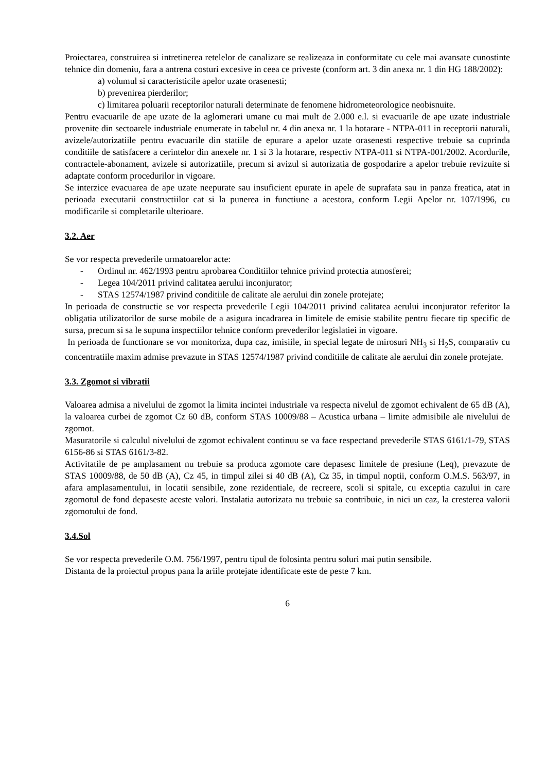Proiectarea, construirea si intretinerea retelelor de canalizare se realizeaza in conformitate cu cele mai avansate cunostinte tehnice din domeniu, fara a antrena costuri excesive in ceea ce priveste (conform art. 3 din anexa nr. 1 din HG 188/2002):
a) volumul si caracteristicile apelor uzate orasenesti;
b) prevenirea pierderilor;
c) limitarea poluarii receptorilor naturali determinate de fenomene hidrometeorologice neobisnuite.
Pentru evacuarile de ape uzate de la aglomerari umane cu mai mult de 2.000 e.l. si evacuarile de ape uzate industriale provenite din sectoarele industriale enumerate in tabelul nr. 4 din anexa nr. 1 la hotarare - NTPA-011 in receptorii naturali, avizele/autorizatiile pentru evacuarile din statiile de epurare a apelor uzate orasenesti respective trebuie sa cuprinda conditiile de satisfacere a cerintelor din anexele nr. 1 si 3 la hotarare, respectiv NTPA-011 si NTPA-001/2002. Acordurile, contractele-abonament, avizele si autorizatiile, precum si avizul si autorizatia de gospodarire a apelor trebuie revizuite si adaptate conform procedurilor in vigoare.
Se interzice evacuarea de ape uzate neepurate sau insuficient epurate in apele de suprafata sau in panza freatica, atat in perioada executarii constructiilor cat si la punerea in functiune a acestora, conform Legii Apelor nr. 107/1996, cu modificarile si completarile ulterioare.
3.2. Aer
Se vor respecta prevederile urmatoarelor acte:
- Ordinul nr. 462/1993 pentru aprobarea Conditiilor tehnice privind protectia atmosferei;
- Legea 104/2011 privind calitatea aerului inconjurator;
- STAS 12574/1987 privind conditiile de calitate ale aerului din zonele protejate;
In perioada de constructie se vor respecta prevederile Legii 104/2011 privind calitatea aerului inconjurator referitor la obligatia utilizatorilor de surse mobile de a asigura incadrarea in limitele de emisie stabilite pentru fiecare tip specific de sursa, precum si sa le supuna inspectiilor tehnice conform prevederilor legislatiei in vigoare.
In perioada de functionare se vor monitoriza, dupa caz, imisiile, in special legate de mirosuri NH<sub>3</sub> si H<sub>2</sub>S, comparativ cu concentratiile maxim admise prevazute in STAS 12574/1987 privind conditiile de calitate ale aerului din zonele protejate.
3.3. Zgomot si vibratii
Valoarea admisa a nivelului de zgomot la limita incintei industriale va respecta nivelul de zgomot echivalent de 65 dB (A), la valoarea curbei de zgomot Cz 60 dB, conform STAS 10009/88 – Acustica urbana – limite admisibile ale nivelului de zgomot.
Masuratorile si calculul nivelului de zgomot echivalent continuu se va face respectand prevederile STAS 6161/1-79, STAS 6156-86 si STAS 6161/3-82.
Activitatile de pe amplasament nu trebuie sa produca zgomote care depasesc limitele de presiune (Leq), prevazute de STAS 10009/88, de 50 dB (A), Cz 45, in timpul zilei si 40 dB (A), Cz 35, in timpul noptii, conform O.M.S. 563/97, in afara amplasamentului, in locatii sensibile, zone rezidentiale, de recreere, scoli si spitale, cu exceptia cazului in care zgomotul de fond depaseste aceste valori. Instalatia autorizata nu trebuie sa contribuie, in nici un caz, la cresterea valorii zgomotului de fond.
3.4.Sol
Se vor respecta prevederile O.M. 756/1997, pentru tipul de folosinta pentru soluri mai putin sensibile.
Distanta de la proiectul propus pana la ariile protejate identificate este de peste 7 km.
6